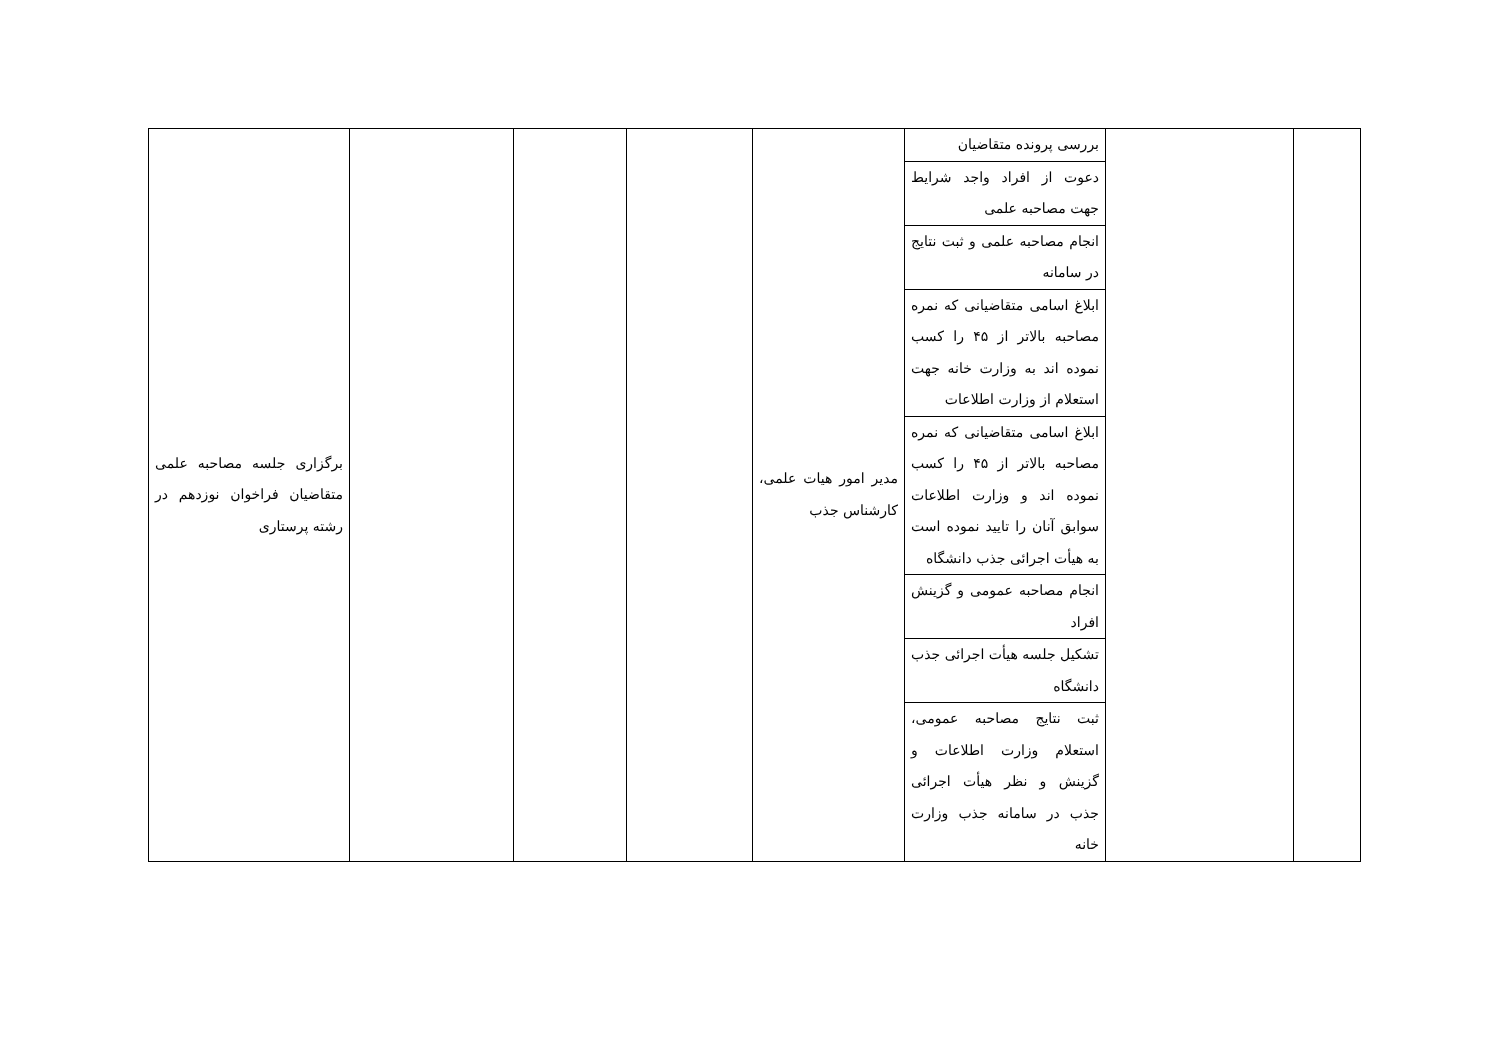| | | بررسی پرونده متقاضیان | مدیر امور هیات علمی، کارشناس جذب | | | | برگزاری جلسه مصاحبه علمی متقاضیان فراخوان نوزدهم در رشته پرستاری |
| | | دعوت از افراد واجد شرایط جهت مصاحبه علمی | | | | | |
| | | انجام مصاحبه علمی و ثبت نتایج در سامانه | | | | | |
| | | ابلاغ اسامی متقاضیانی که نمره مصاحبه بالاتر از ۴۵ را کسب نموده اند به وزارت خانه جهت استعلام از وزارت اطلاعات | | | | | |
| | | ابلاغ اسامی متقاضیانی که نمره مصاحبه بالاتر از ۴۵ را کسب نموده اند و وزارت اطلاعات سوابق آنان را تایید نموده است به هیأت اجرائی جذب دانشگاه | | | | | |
| | | انجام مصاحبه عمومی و گزینش افراد | | | | | |
| | | تشکیل جلسه هیأت اجرائی جذب دانشگاه | | | | | |
| | | ثبت نتایج مصاحبه عمومی، استعلام وزارت اطلاعات و گزینش و نظر هیأت اجرائی جذب در سامانه جذب وزارت خانه | | | | | |